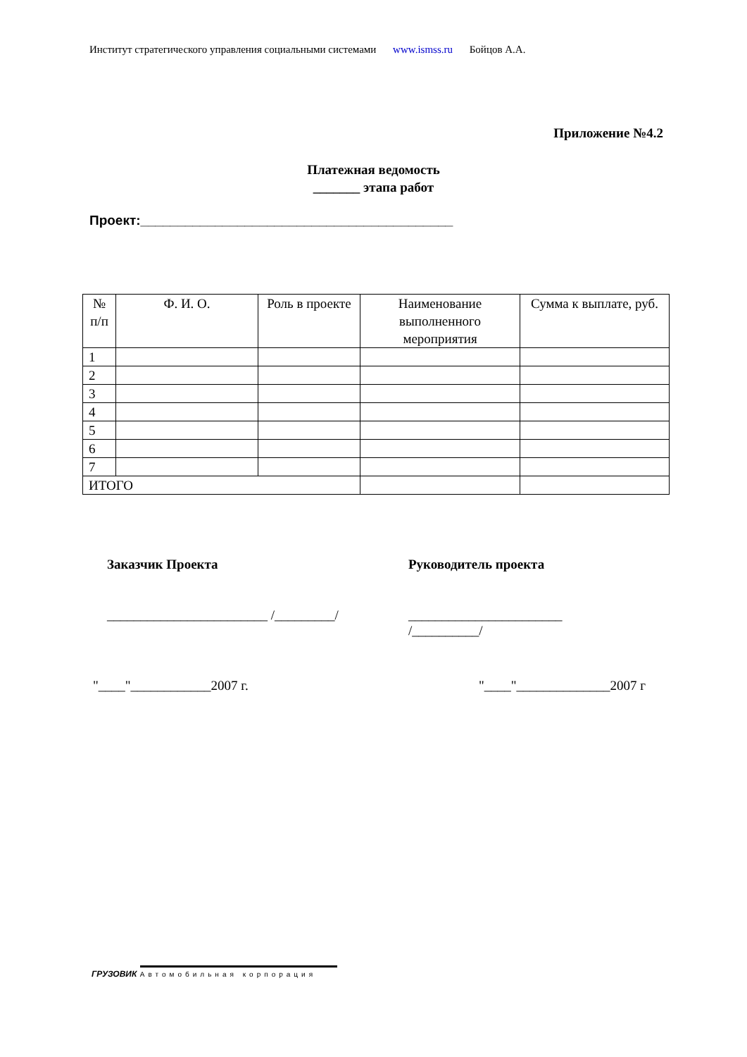Институт стратегического управления социальными системами www.isms­s.ru Бойцов А.А.
Приложение №4.2
Платежная ведомость
_______ этапа работ
Проект:__________________________________________
| № п/п | Ф. И. О. | Роль в проекте | Наименование выполненного мероприятия | Сумма к выплате, руб. |
| --- | --- | --- | --- | --- |
| 1 | | | | |
| 2 | | | | |
| 3 | | | | |
| 4 | | | | |
| 5 | | | | |
| 6 | | | | |
| 7 | | | | |
| ИТОГО | | | | |
Заказчик Проекта Руководитель проекта
________________________ /_________/
_______________________
/__________/
"____"____________2007 г. "____"______________2007 г
ГРУЗОВИК Автомобильная корпорация